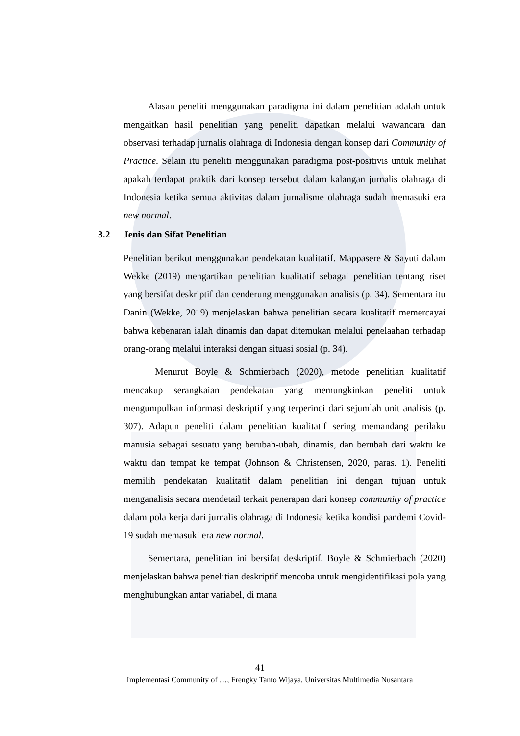Alasan peneliti menggunakan paradigma ini dalam penelitian adalah untuk mengaitkan hasil penelitian yang peneliti dapatkan melalui wawancara dan observasi terhadap jurnalis olahraga di Indonesia dengan konsep dari Community of Practice. Selain itu peneliti menggunakan paradigma post-positivis untuk melihat apakah terdapat praktik dari konsep tersebut dalam kalangan jurnalis olahraga di Indonesia ketika semua aktivitas dalam jurnalisme olahraga sudah memasuki era new normal.
3.2 Jenis dan Sifat Penelitian
Penelitian berikut menggunakan pendekatan kualitatif. Mappasere & Sayuti dalam Wekke (2019) mengartikan penelitian kualitatif sebagai penelitian tentang riset yang bersifat deskriptif dan cenderung menggunakan analisis (p. 34). Sementara itu Danin (Wekke, 2019) menjelaskan bahwa penelitian secara kualitatif memercayai bahwa kebenaran ialah dinamis dan dapat ditemukan melalui penelaahan terhadap orang-orang melalui interaksi dengan situasi sosial (p. 34).
Menurut Boyle & Schmierbach (2020), metode penelitian kualitatif mencakup serangkaian pendekatan yang memungkinkan peneliti untuk mengumpulkan informasi deskriptif yang terperinci dari sejumlah unit analisis (p. 307). Adapun peneliti dalam penelitian kualitatif sering memandang perilaku manusia sebagai sesuatu yang berubah-ubah, dinamis, dan berubah dari waktu ke waktu dan tempat ke tempat (Johnson & Christensen, 2020, paras. 1). Peneliti memilih pendekatan kualitatif dalam penelitian ini dengan tujuan untuk menganalisis secara mendetail terkait penerapan dari konsep community of practice dalam pola kerja dari jurnalis olahraga di Indonesia ketika kondisi pandemi Covid-19 sudah memasuki era new normal.
Sementara, penelitian ini bersifat deskriptif. Boyle & Schmierbach (2020) menjelaskan bahwa penelitian deskriptif mencoba untuk mengidentifikasi pola yang menghubungkan antar variabel, di mana
41
Implementasi Community of …, Frengky Tanto Wijaya, Universitas Multimedia Nusantara